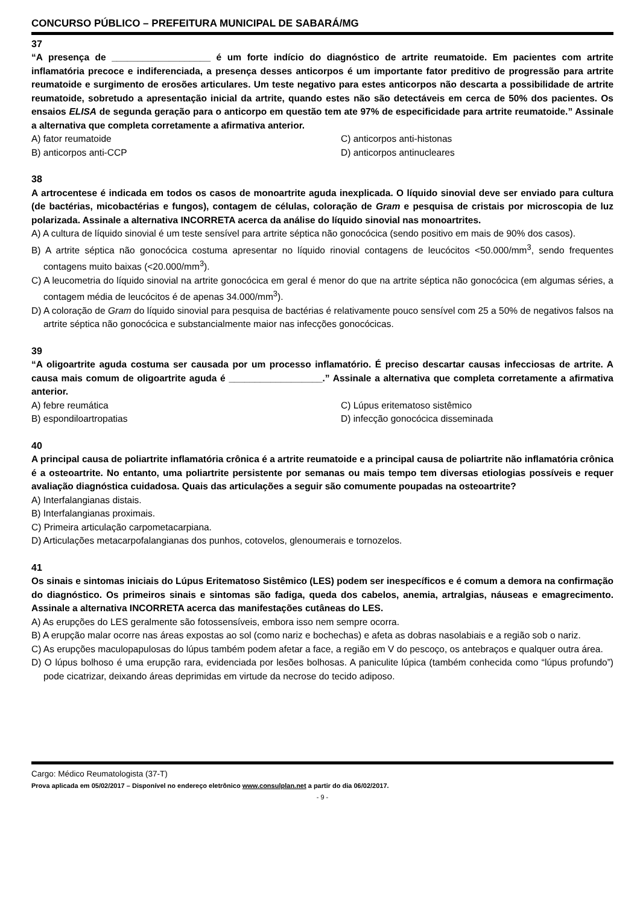CONCURSO PÚBLICO – PREFEITURA MUNICIPAL DE SABARÁ/MG
37
“A presença de ___________________ é um forte indício do diagnóstico de artrite reumatoide. Em pacientes com artrite inflamatória precoce e indiferenciada, a presença desses anticorpos é um importante fator preditivo de progressão para artrite reumatoide e surgimento de erosões articulares. Um teste negativo para estes anticorpos não descarta a possibilidade de artrite reumatoide, sobretudo a apresentação inicial da artrite, quando estes não são detectáveis em cerca de 50% dos pacientes. Os ensaios ELISA de segunda geração para o anticorpo em questão tem ate 97% de especificidade para artrite reumatoide.” Assinale a alternativa que completa corretamente a afirmativa anterior.
A) fator reumatoide
C) anticorpos anti-histonas
B) anticorpos anti-CCP
D) anticorpos antinucleares
38
A artrocentese é indicada em todos os casos de monoartrite aguda inexplicada. O líquido sinovial deve ser enviado para cultura (de bactérias, micobactérias e fungos), contagem de células, coloração de Gram e pesquisa de cristais por microscopia de luz polarizada. Assinale a alternativa INCORRETA acerca da análise do líquido sinovial nas monoartrites.
A) A cultura de líquido sinovial é um teste sensível para artrite séptica não gonocócica (sendo positivo em mais de 90% dos casos).
B) A artrite séptica não gonocócica costuma apresentar no líquido rinovial contagens de leucócitos <50.000/mm<sup>3</sup>, sendo frequentes contagens muito baixas (<20.000/mm<sup>3</sup>).
C) A leucometria do líquido sinovial na artrite gonocócica em geral é menor do que na artrite séptica não gonocócica (em algumas séries, a contagem média de leucócitos é de apenas 34.000/mm<sup>3</sup>).
D) A coloração de Gram do líquido sinovial para pesquisa de bactérias é relativamente pouco sensível com 25 a 50% de negativos falsos na artrite séptica não gonocócica e substancialmente maior nas infecções gonocócicas.
39
“A oligoartrite aguda costuma ser causada por um processo inflamatório. É preciso descartar causas infecciosas de artrite. A causa mais comum de oligoartrite aguda é __________________.” Assinale a alternativa que completa corretamente a afirmativa anterior.
A) febre reumática
C) Lúpus eritematoso sistêmico
B) espondiloartropatias
D) infecção gonocócica disseminada
40
A principal causa de poliartrite inflamatória crônica é a artrite reumatoide e a principal causa de poliartrite não inflamatória crônica é a osteoartrite. No entanto, uma poliartrite persistente por semanas ou mais tempo tem diversas etiologias possíveis e requer avaliação diagnóstica cuidadosa. Quais das articulações a seguir são comumente poupadas na osteoartrite?
A) Interfalangianas distais.
B) Interfalangianas proximais.
C) Primeira articulação carpometacarpiana.
D) Articulações metacarpofalangianas dos punhos, cotovelos, glenoumerais e tornozelos.
41
Os sinais e sintomas iniciais do Lúpus Eritematoso Sistêmico (LES) podem ser inespecíficos e é comum a demora na confirmação do diagnóstico. Os primeiros sinais e sintomas são fadiga, queda dos cabelos, anemia, artralgias, náuseas e emagrecimento. Assinale a alternativa INCORRETA acerca das manifestações cutâneas do LES.
A) As erupções do LES geralmente são fotossensíveis, embora isso nem sempre ocorra.
B) A erupção malar ocorre nas áreas expostas ao sol (como nariz e bochechas) e afeta as dobras nasolabiais e a região sob o nariz.
C) As erupções maculopapulosas do lúpus também podem afetar a face, a região em V do pescoço, os antebraços e qualquer outra área.
D) O lúpus bolhoso é uma erupção rara, evidenciada por lesões bolhosas. A paniculite lúpica (também conhecida como “lúpus profundo”) pode cicatrizar, deixando áreas deprimidas em virtude da necrose do tecido adiposo.
Cargo: Médico Reumatologista (37-T)
Prova aplicada em 05/02/2017 – Disponível no endereço eletrônico www.consulplan.net a partir do dia 06/02/2017.
- 9 -